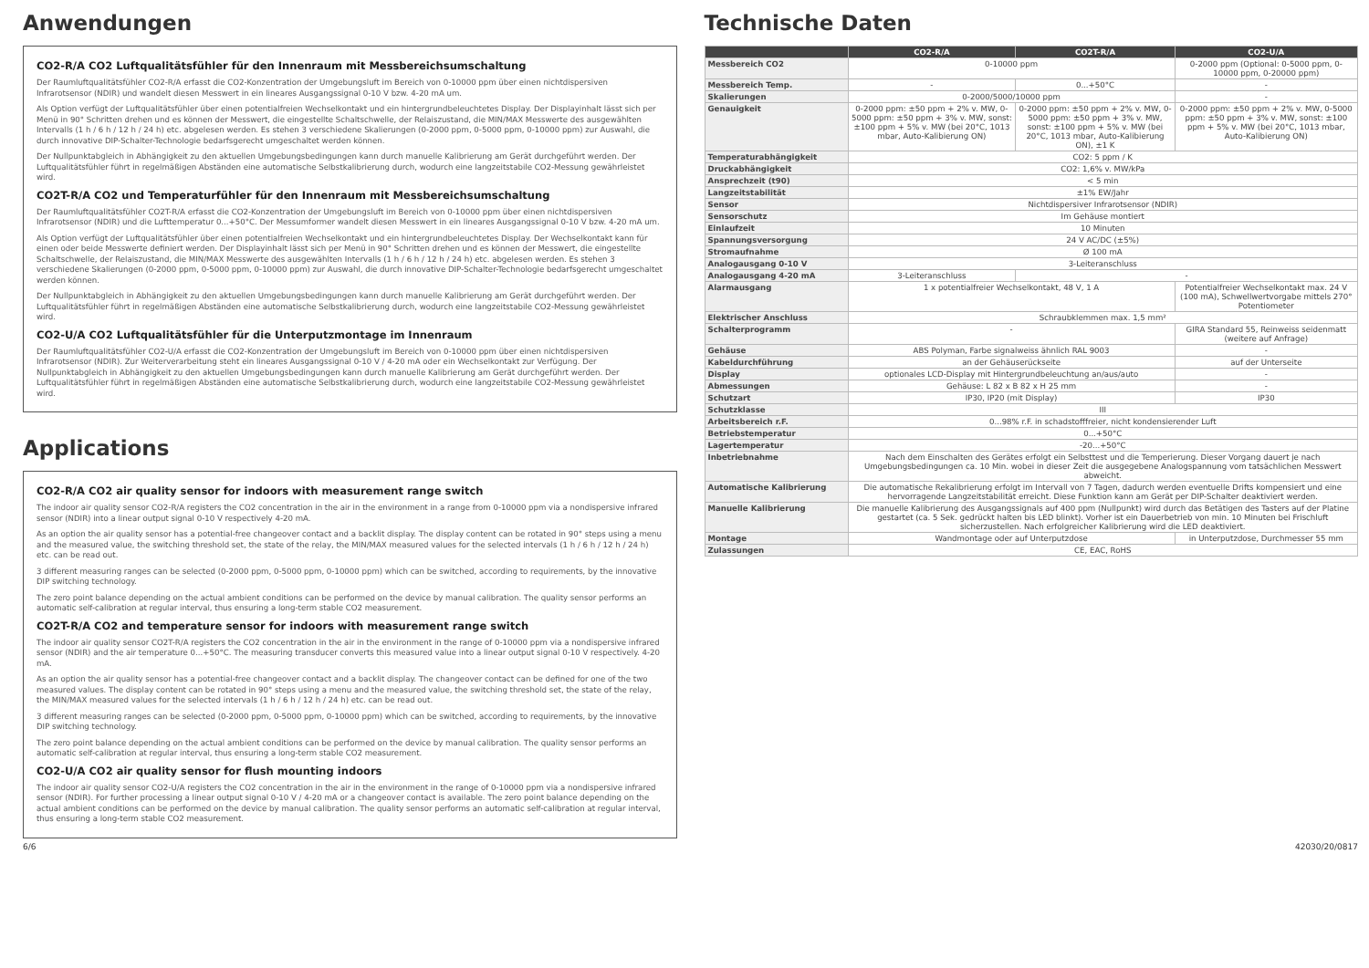Anwendungen
CO2-R/A CO2 Luftqualitätsfühler für den Innenraum mit Messbereichsumschaltung
Der Raumluftqualitätsfühler CO2-R/A erfasst die CO2-Konzentration der Umgebungsluft im Bereich von 0-10000 ppm über einen nichtdispersiven Infrarotsensor (NDIR) und wandelt diesen Messwert in ein lineares Ausgangssignal 0-10 V bzw. 4-20 mA um.
Als Option verfügt der Luftqualitätsfühler über einen potentialfreien Wechselkontakt und ein hintergrundbeleuchtetes Display. Der Displayinhalt lässt sich per Menü in 90° Schritten drehen und es können der Messwert, die eingestellte Schaltschwelle, der Relaiszustand, die MIN/MAX Messwerte des ausgewählten Intervalls (1 h / 6 h / 12 h / 24 h) etc. abgelesen werden. Es stehen 3 verschiedene Skalierungen (0-2000 ppm, 0-5000 ppm, 0-10000 ppm) zur Auswahl, die durch innovative DIP-Schalter-Technologie bedarfsgerecht umgeschaltet werden können.
Der Nullpunktabgleich in Abhängigkeit zu den aktuellen Umgebungsbedingungen kann durch manuelle Kalibrierung am Gerät durchgeführt werden. Der Luftqualitätsfühler führt in regelmäßigen Abständen eine automatische Selbstkalibrierung durch, wodurch eine langzeitstabile CO2-Messung gewährleistet wird.
CO2T-R/A CO2 und Temperaturfühler für den Innenraum mit Messbereichsumschaltung
Der Raumluftqualitätsfühler CO2T-R/A erfasst die CO2-Konzentration der Umgebungsluft im Bereich von 0-10000 ppm über einen nichtdispersiven Infrarotsensor (NDIR) und die Lufttemperatur 0...+50°C. Der Messumformer wandelt diesen Messwert in ein lineares Ausgangssignal 0-10 V bzw. 4-20 mA um.
Als Option verfügt der Luftqualitätsfühler über einen potentialfreien Wechselkontakt und ein hintergrundbeleuchtetes Display. Der Wechselkontakt kann für einen oder beide Messwerte definiert werden. Der Displayinhalt lässt sich per Menü in 90° Schritten drehen und es können der Messwert, die eingestellte Schaltschwelle, der Relaiszustand, die MIN/MAX Messwerte des ausgewählten Intervalls (1 h / 6 h / 12 h / 24 h) etc. abgelesen werden. Es stehen 3 verschiedene Skalierungen (0-2000 ppm, 0-5000 ppm, 0-10000 ppm) zur Auswahl, die durch innovative DIP-Schalter-Technologie bedarfsgerecht umgeschaltet werden können.
Der Nullpunktabgleich in Abhängigkeit zu den aktuellen Umgebungsbedingungen kann durch manuelle Kalibrierung am Gerät durchgeführt werden. Der Luftqualitätsfühler führt in regelmäßigen Abständen eine automatische Selbstkalibrierung durch, wodurch eine langzeitstabile CO2-Messung gewährleistet wird.
CO2-U/A CO2 Luftqualitätsfühler für die Unterputzmontage im Innenraum
Der Raumluftqualitätsfühler CO2-U/A erfasst die CO2-Konzentration der Umgebungsluft im Bereich von 0-10000 ppm über einen nichtdispersiven Infrarotsensor (NDIR). Zur Weiterverarbeitung steht ein lineares Ausgangssignal 0-10 V / 4-20 mA oder ein Wechselkontakt zur Verfügung. Der Nullpunktabgleich in Abhängigkeit zu den aktuellen Umgebungsbedingungen kann durch manuelle Kalibrierung am Gerät durchgeführt werden. Der Luftqualitätsfühler führt in regelmäßigen Abständen eine automatische Selbstkalibrierung durch, wodurch eine langzeitstabile CO2-Messung gewährleistet wird.
Applications
CO2-R/A CO2 air quality sensor for indoors with measurement range switch
The indoor air quality sensor CO2-R/A registers the CO2 concentration in the air in the environment in a range from 0-10000 ppm via a nondispersive infrared sensor (NDIR) into a linear output signal 0-10 V respectively 4-20 mA.
As an option the air quality sensor has a potential-free changeover contact and a backlit display. The display content can be rotated in 90° steps using a menu and the measured value, the switching threshold set, the state of the relay, the MIN/MAX measured values for the selected intervals (1 h / 6 h / 12 h / 24 h) etc. can be read out.
3 different measuring ranges can be selected (0-2000 ppm, 0-5000 ppm, 0-10000 ppm) which can be switched, according to requirements, by the innovative DIP switching technology.
The zero point balance depending on the actual ambient conditions can be performed on the device by manual calibration. The quality sensor performs an automatic self-calibration at regular interval, thus ensuring a long-term stable CO2 measurement.
CO2T-R/A CO2 and temperature sensor for indoors with measurement range switch
The indoor air quality sensor CO2T-R/A registers the CO2 concentration in the air in the environment in the range of 0-10000 ppm via a nondispersive infrared sensor (NDIR) and the air temperature 0...+50°C. The measuring transducer converts this measured value into a linear output signal 0-10 V respectively. 4-20 mA.
As an option the air quality sensor has a potential-free changeover contact and a backlit display. The changeover contact can be defined for one of the two measured values. The display content can be rotated in 90° steps using a menu and the measured value, the switching threshold set, the state of the relay, the MIN/MAX measured values for the selected intervals (1 h / 6 h / 12 h / 24 h) etc. can be read out.
3 different measuring ranges can be selected (0-2000 ppm, 0-5000 ppm, 0-10000 ppm) which can be switched, according to requirements, by the innovative DIP switching technology.
The zero point balance depending on the actual ambient conditions can be performed on the device by manual calibration. The quality sensor performs an automatic self-calibration at regular interval, thus ensuring a long-term stable CO2 measurement.
CO2-U/A CO2 air quality sensor for flush mounting indoors
The indoor air quality sensor CO2-U/A registers the CO2 concentration in the air in the environment in the range of 0-10000 ppm via a nondispersive infrared sensor (NDIR). For further processing a linear output signal 0-10 V / 4-20 mA or a changeover contact is available. The zero point balance depending on the actual ambient conditions can be performed on the device by manual calibration. The quality sensor performs an automatic self-calibration at regular interval, thus ensuring a long-term stable CO2 measurement.
Technische Daten
| | CO2-R/A | CO2T-R/A | CO2-U/A |
| --- | --- | --- | --- |
| Messbereich CO2 | 0-10000 ppm | | 0-2000 ppm (Optional: 0-5000 ppm, 0-10000 ppm, 0-20000 ppm) |
| Messbereich Temp. | - | 0...+50°C | - |
| Skalierungen | 0-2000/5000/10000 ppm | | - |
| Genauigkeit | 0-2000 ppm: ±50 ppm + 2% v. MW, 0-5000 ppm: ±50 ppm + 3% v. MW, sonst: ±100 ppm + 5% v. MW (bei 20°C, 1013 mbar, Auto-Kalibierung ON) | 0-2000 ppm: ±50 ppm + 2% v. MW, 0-5000 ppm: ±50 ppm + 3% v. MW, sonst: ±100 ppm + 5% v. MW (bei 20°C, 1013 mbar, Auto-Kalibierung ON), ±1 K | 0-2000 ppm: ±50 ppm + 2% v. MW, 0-5000 ppm: ±50 ppm + 3% v. MW, sonst: ±100 ppm + 5% v. MW (bei 20°C, 1013 mbar, Auto-Kalibierung ON) |
| Temperaturabhängigkeit | CO2: 5 ppm / K | | |
| Druckabhängigkeit | CO2: 1,6% v. MW/kPa | | |
| Ansprechzeit (t90) | < 5 min | | |
| Langzeitstabilität | ±1% EW/Jahr | | |
| Sensor | Nichtdispersiver Infrarotsensor (NDIR) | | |
| Sensorschutz | Im Gehäuse montiert | | |
| Einlaufzeit | 10 Minuten | | |
| Spannungsversorgung | 24 V AC/DC (±5%) | | |
| Stromaufnahme | Ø 100 mA | | |
| Analogausgang 0-10 V | 3-Leiteranschluss | | |
| Analogausgang 4-20 mA | 3-Leiteranschluss | - | |
| Alarmausgang | 1 x potentialfreier Wechselkontakt, 48 V, 1 A | | Potentialfreier Wechselkontakt max. 24 V (100 mA), Schwellwertvorgabe mittels 270° Potentiometer |
| Elektrischer Anschluss | Schraubklemmen max. 1,5 mm² | | |
| Schalterprogramm | - | | GIRA Standard 55, Reinweiss seidenmatt (weitere auf Anfrage) |
| Gehäuse | ABS Polyman, Farbe signalweiss ähnlich RAL 9003 | | - |
| Kabeldurchführung | an der Gehäuserückseite | | auf der Unterseite |
| Display | optionales LCD-Display mit Hintergrundbeleuchtung an/aus/auto | | - |
| Abmessungen | Gehäuse: L 82 x B 82 x H 25 mm | | - |
| Schutzart | IP30, IP20 (mit Display) | | IP30 |
| Schutzklasse | III | | |
| Arbeitsbereich r.F. | 0...98% r.F. in schadstofffreier, nicht kondensierender Luft | | |
| Betriebstemperatur | 0...+50°C | | |
| Lagertemperatur | -20...+50°C | | |
| Inbetriebnahme | Nach dem Einschalten des Gerätes erfolgt ein Selbsttest und die Temperierung. Dieser Vorgang dauert je nach Umgebungsbedingungen ca. 10 Min. wobei in dieser Zeit die ausgegebene Analogspannung vom tatsächlichen Messwert abweicht. | | |
| Automatische Kalibrierung | Die automatische Rekalibrierung erfolgt im Intervall von 7 Tagen, dadurch werden eventuelle Drifts kompensiert und eine hervorragende Langzeitstabilität erreicht. Diese Funktion kann am Gerät per DIP-Schalter deaktiviert werden. | | |
| Manuelle Kalibrierung | Die manuelle Kalibrierung des Ausgangssignals auf 400 ppm (Nullpunkt) wird durch das Betätigen des Tasters auf der Platine gestartet (ca. 5 Sek. gedrückt halten bis LED blinkt). Vorher ist ein Dauerbetrieb von min. 10 Minuten bei Frischluft sicherzustellen. Nach erfolgreicher Kalibrierung wird die LED deaktiviert. | | |
| Montage | Wandmontage oder auf Unterputzdose | | in Unterputzdose, Durchmesser 55 mm |
| Zulassungen | CE, EAC, RoHS | | |
6/6 42030/20/0817